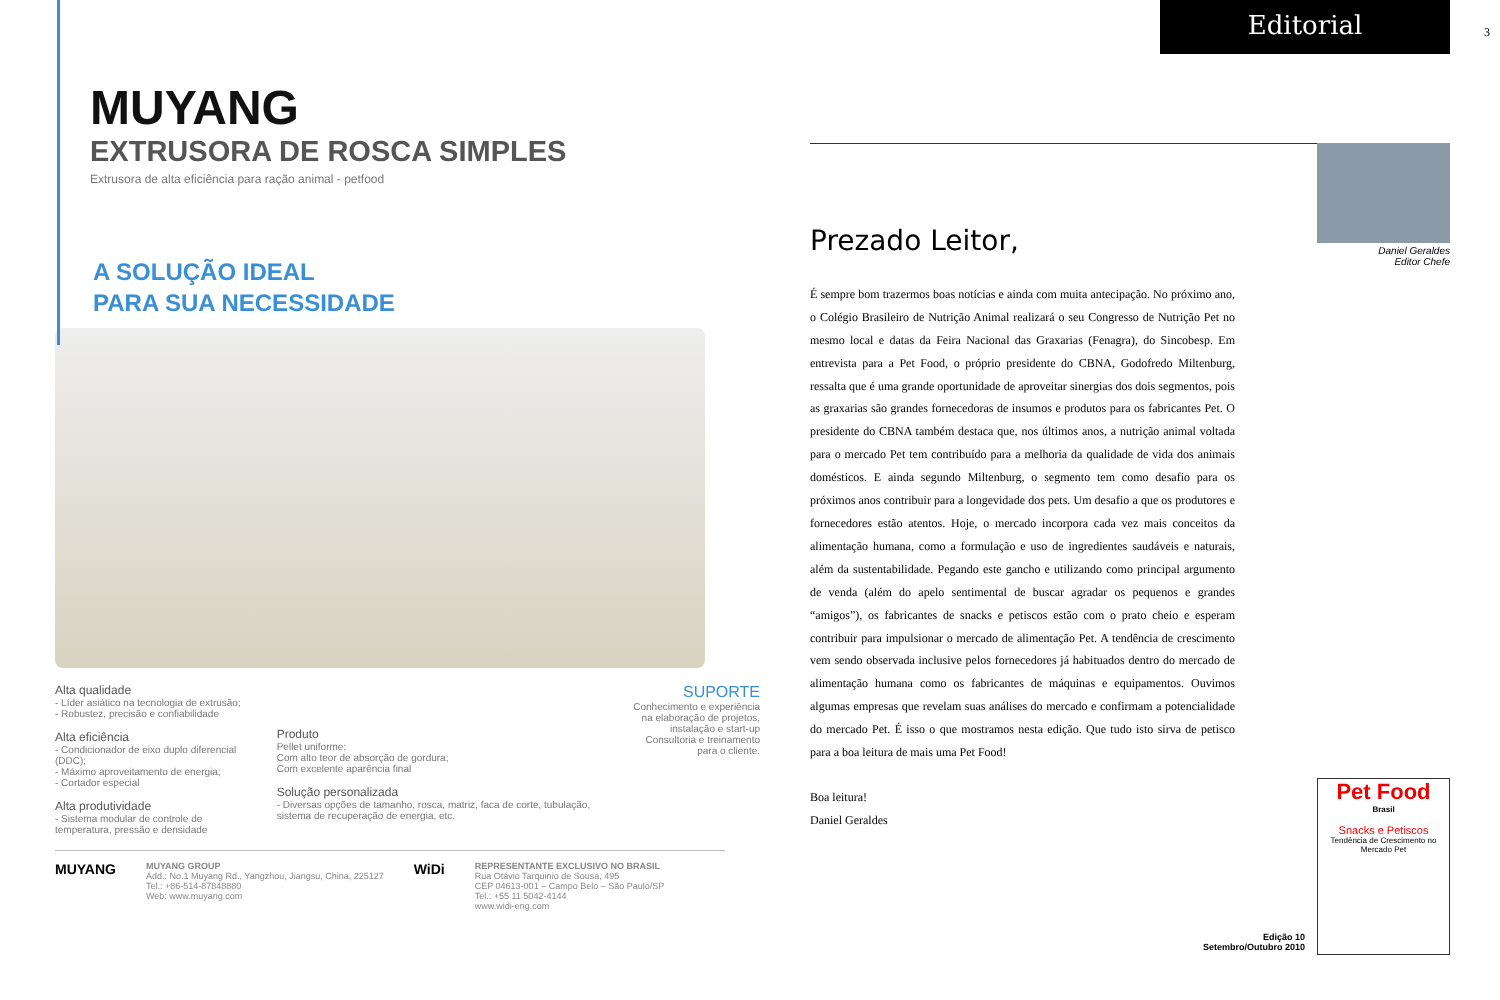MUYANG
EXTRUSORA DE ROSCA SIMPLES
Extrusora de alta eficiência para ração animal - petfood
A SOLUÇÃO IDEAL
PARA SUA NECESSIDADE
Alta qualidade
- Líder asiático na tecnologia de extrusão;
- Robustez, precisão e confiabilidade
Alta eficiência
- Condicionador de eixo duplo diferencial (DDC);
- Máximo aproveitamento de energia;
- Cortador especial
Alta produtividade
- Sistema modular de controle de temperatura, pressão e densidade
Produto
Pellet uniforme;
Com alto teor de absorção de gordura;
Com excelente aparência final
Solução personalizada
- Diversas opções de tamanho, rosca, matriz, faca de corte, tubulação, sistema de recuperação de energia, etc.
SUPORTE
Conhecimento e experiência na elaboração de projetos, instalação e start-up
Consultoria e treinamento para o cliente.
MUYANG
MUYANG GROUP
Add.: No.1 Muyang Rd., Yangzhou, Jiangsu, China, 225127
Tel.: +86-514-87848880
Web: www.muyang.com
WiDi
REPRESENTANTE EXCLUSIVO NO BRASIL
Rua Otávio Tarquinio de Sousa, 495
CEP 04613-001 – Campo Belo – São Paulo/SP
Tel.: +55 11 5042-4144
www.widi-eng.com
Editorial
3
Daniel Geraldes
Editor Chefe
Prezado Leitor,
É sempre bom trazermos boas notícias e ainda com muita antecipação. No próximo ano, o Colégio Brasileiro de Nutrição Animal realizará o seu Congresso de Nutrição Pet no mesmo local e datas da Feira Nacional das Graxarias (Fenagra), do Sincobesp. Em entrevista para a Pet Food, o próprio presidente do CBNA, Godofredo Miltenburg, ressalta que é uma grande oportunidade de aproveitar sinergias dos dois segmentos, pois as graxarias são grandes fornecedoras de insumos e produtos para os fabricantes Pet. O presidente do CBNA também destaca que, nos últimos anos, a nutrição animal voltada para o mercado Pet tem contribuído para a melhoria da qualidade de vida dos animais domésticos. E ainda segundo Miltenburg, o segmento tem como desafio para os próximos anos contribuir para a longevidade dos pets. Um desafio a que os produtores e fornecedores estão atentos. Hoje, o mercado incorpora cada vez mais conceitos da alimentação humana, como a formulação e uso de ingredientes saudáveis e naturais, além da sustentabilidade. Pegando este gancho e utilizando como principal argumento de venda (além do apelo sentimental de buscar agradar os pequenos e grandes “amigos”), os fabricantes de snacks e petiscos estão com o prato cheio e esperam contribuir para impulsionar o mercado de alimentação Pet. A tendência de crescimento vem sendo observada inclusive pelos fornecedores já habituados dentro do mercado de alimentação humana como os fabricantes de máquinas e equipamentos. Ouvimos algumas empresas que revelam suas análises do mercado e confirmam a potencialidade do mercado Pet. É isso o que mostramos nesta edição. Que tudo isto sirva de petisco para a boa leitura de mais uma Pet Food!
Boa leitura!
Daniel Geraldes
Pet Food
Brasil
Snacks e Petiscos
Tendência de Crescimento no Mercado Pet
Edição 10
Setembro/Outubro 2010